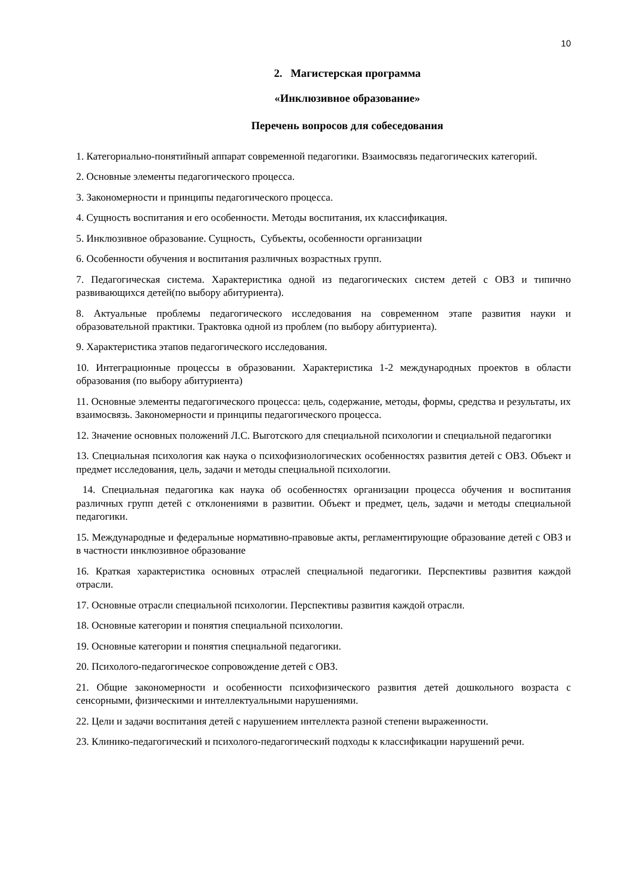10
2. Магистерская программа
«Инклюзивное образование»
Перечень вопросов для собеседования
1. Категориально-понятийный аппарат современной педагогики. Взаимосвязь педагогических категорий.
2. Основные элементы педагогического процесса.
3. Закономерности и принципы педагогического процесса.
4. Сущность воспитания и его особенности. Методы воспитания, их классификация.
5. Инклюзивное образование. Сущность, Субъекты, особенности организации
6. Особенности обучения и воспитания различных возрастных групп.
7. Педагогическая система. Характеристика одной из педагогических систем детей с ОВЗ и типично развивающихся детей(по выбору абитуриента).
8. Актуальные проблемы педагогического исследования на современном этапе развития науки и образовательной практики. Трактовка одной из проблем (по выбору абитуриента).
9. Характеристика этапов педагогического исследования.
10. Интеграционные процессы в образовании. Характеристика 1-2 международных проектов в области образования (по выбору абитуриента)
11. Основные элементы педагогического процесса: цель, содержание, методы, формы, средства и результаты, их взаимосвязь. Закономерности и принципы педагогического процесса.
12. Значение основных положений Л.С. Выготского для специальной психологии и специальной педагогики
13. Специальная психология как наука о психофизиологических особенностях развития детей с ОВЗ. Объект и предмет исследования, цель, задачи и методы специальной психологии.
14. Специальная педагогика как наука об особенностях организации процесса обучения и воспитания различных групп детей с отклонениями в развитии. Объект и предмет, цель, задачи и методы специальной педагогики.
15. Международные и федеральные нормативно-правовые акты, регламентирующие образование детей с ОВЗ и в частности инклюзивное образование
16. Краткая характеристика основных отраслей специальной педагогики. Перспективы развития каждой отрасли.
17. Основные отрасли специальной психологии. Перспективы развития каждой отрасли.
18. Основные категории и понятия специальной психологии.
19. Основные категории и понятия специальной педагогики.
20. Психолого-педагогическое сопровождение детей с ОВЗ.
21. Общие закономерности и особенности психофизического развития детей дошкольного возраста с сенсорными, физическими и интеллектуальными нарушениями.
22. Цели и задачи воспитания детей с нарушением интеллекта разной степени выраженности.
23. Клинико-педагогический и психолого-педагогический подходы к классификации нарушений речи.